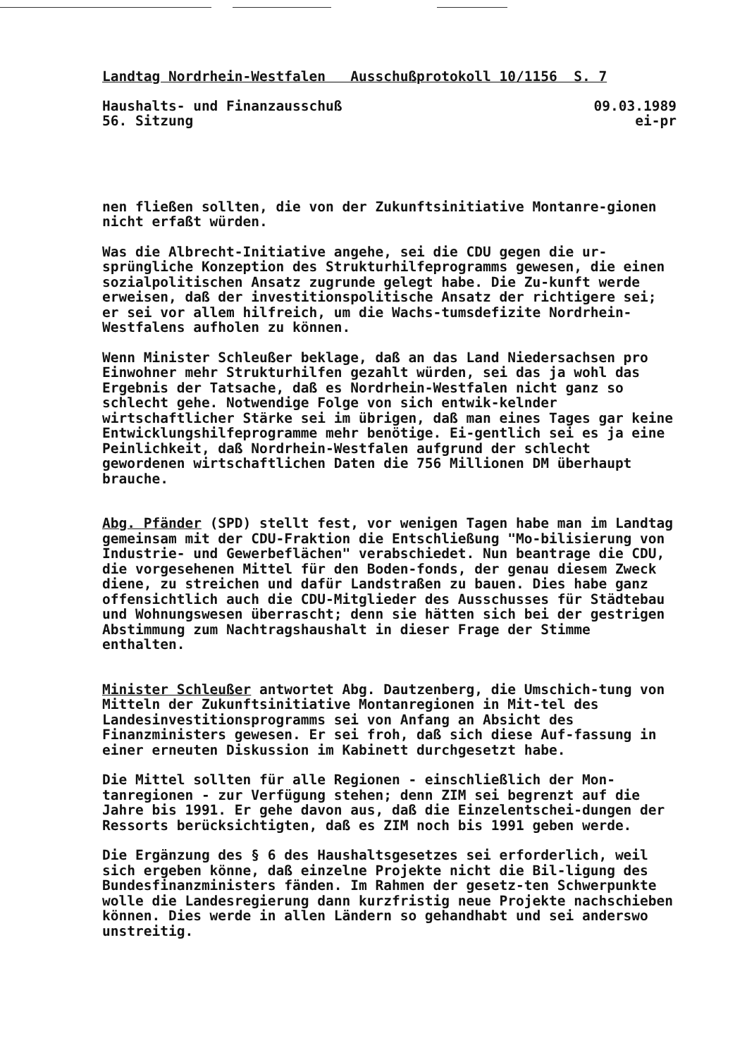Landtag Nordrhein-Westfalen Ausschußprotokoll 10/1156 S. 7
Haushalts- und Finanzausschuß 09.03.1989
56. Sitzung ei-pr
nen fließen sollten, die von der Zukunftsinitiative Montanre-gionen nicht erfaßt würden.
Was die Albrecht-Initiative angehe, sei die CDU gegen die ur-sprüngliche Konzeption des Strukturhilfeprogramms gewesen, die einen sozialpolitischen Ansatz zugrunde gelegt habe. Die Zu-kunft werde erweisen, daß der investitionspolitische Ansatz der richtigere sei; er sei vor allem hilfreich, um die Wachs-tumsdefizite Nordrhein-Westfalens aufholen zu können.
Wenn Minister Schleußer beklage, daß an das Land Niedersachsen pro Einwohner mehr Strukturhilfen gezahlt würden, sei das ja wohl das Ergebnis der Tatsache, daß es Nordrhein-Westfalen nicht ganz so schlecht gehe. Notwendige Folge von sich entwik-kelnder wirtschaftlicher Stärke sei im übrigen, daß man eines Tages gar keine Entwicklungshilfeprogramme mehr benötige. Ei-gentlich sei es ja eine Peinlichkeit, daß Nordrhein-Westfalen aufgrund der schlecht gewordenen wirtschaftlichen Daten die 756 Millionen DM überhaupt brauche.
Abg. Pfänder (SPD) stellt fest, vor wenigen Tagen habe man im Landtag gemeinsam mit der CDU-Fraktion die Entschließung "Mo-bilisierung von Industrie- und Gewerbeflächen" verabschiedet. Nun beantrage die CDU, die vorgesehenen Mittel für den Boden-fonds, der genau diesem Zweck diene, zu streichen und dafür Landstraßen zu bauen. Dies habe ganz offensichtlich auch die CDU-Mitglieder des Ausschusses für Städtebau und Wohnungswesen überrascht; denn sie hätten sich bei der gestrigen Abstimmung zum Nachtragshaushalt in dieser Frage der Stimme enthalten.
Minister Schleußer antwortet Abg. Dautzenberg, die Umschich-tung von Mitteln der Zukunftsinitiative Montanregionen in Mit-tel des Landesinvestitionsprogramms sei von Anfang an Absicht des Finanzministers gewesen. Er sei froh, daß sich diese Auf-fassung in einer erneuten Diskussion im Kabinett durchgesetzt habe.
Die Mittel sollten für alle Regionen - einschließlich der Mon-tanregionen - zur Verfügung stehen; denn ZIM sei begrenzt auf die Jahre bis 1991. Er gehe davon aus, daß die Einzelentschei-dungen der Ressorts berücksichtigten, daß es ZIM noch bis 1991 geben werde.
Die Ergänzung des § 6 des Haushaltsgesetzes sei erforderlich, weil sich ergeben könne, daß einzelne Projekte nicht die Bil-ligung des Bundesfinanzministers fänden. Im Rahmen der gesetz-ten Schwerpunkte wolle die Landesregierung dann kurzfristig neue Projekte nachschieben können. Dies werde in allen Ländern so gehandhabt und sei anderswo unstreitig.